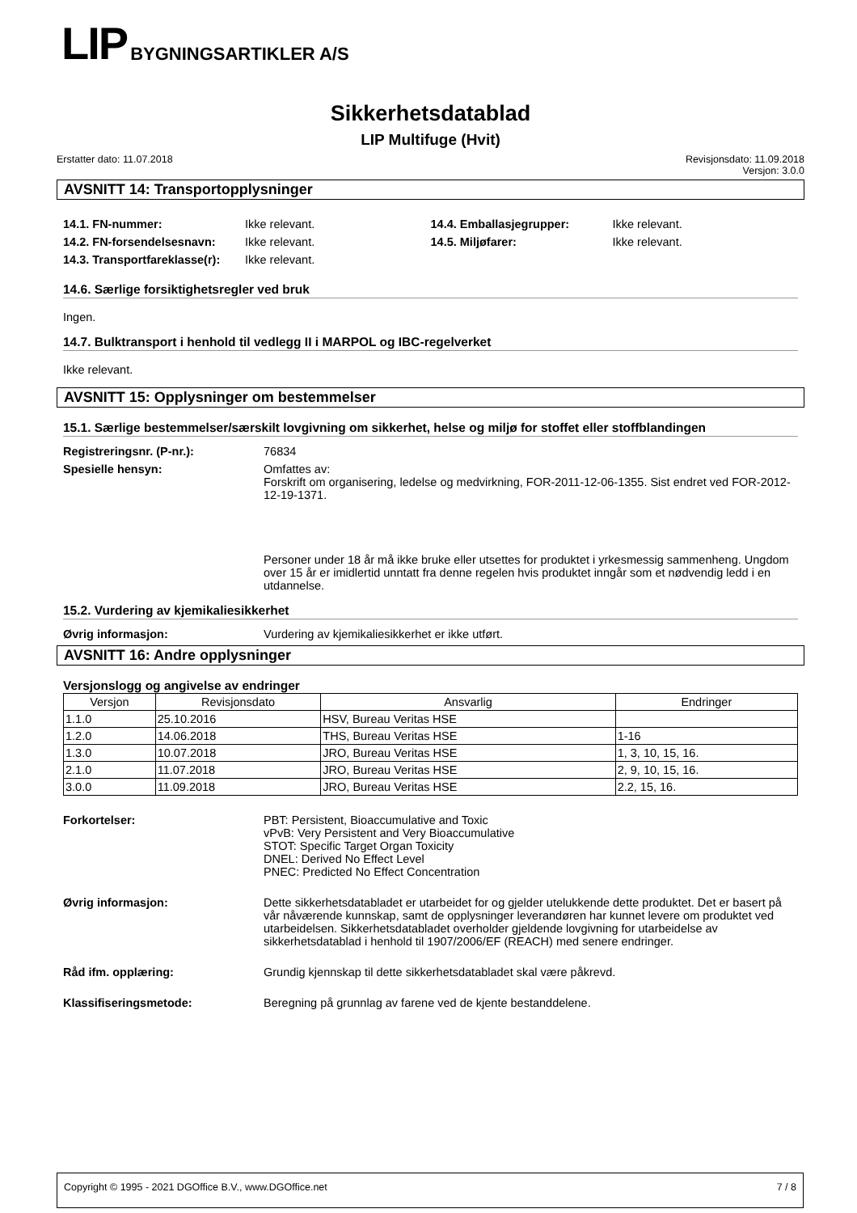LIP BYGNINGSARTIKLER A/S
Sikkerhetsdatablad
LIP Multifuge (Hvit)
Erstatter dato: 11.07.2018 Revisjonsdato: 11.09.2018
Versjon: 3.0.0
AVSNITT 14: Transportopplysninger
14.1. FN-nummer: Ikke relevant.
14.2. FN-forsendelsesnavn: Ikke relevant.
14.3. Transportfareklasse(r): Ikke relevant.
14.4. Emballasjegrupper: Ikke relevant.
14.5. Miljøfarer: Ikke relevant.
14.6. Særlige forsiktighetsregler ved bruk
Ingen.
14.7. Bulktransport i henhold til vedlegg II i MARPOL og IBC-regelverket
Ikke relevant.
AVSNITT 15: Opplysninger om bestemmelser
15.1. Særlige bestemmelser/særskilt lovgivning om sikkerhet, helse og miljø for stoffet eller stoffblandingen
Registreringsnr. (P-nr.): 76834
Spesielle hensyn: Omfattes av:
Forskrift om organisering, ledelse og medvirkning, FOR-2011-12-06-1355. Sist endret ved FOR-2012-12-19-1371.
Personer under 18 år må ikke bruke eller utsettes for produktet i yrkesmessig sammenheng. Ungdom over 15 år er imidlertid unntatt fra denne regelen hvis produktet inngår som et nødvendig ledd i en utdannelse.
15.2. Vurdering av kjemikaliesikkerhet
Øvrig informasjon: Vurdering av kjemikaliesikkerhet er ikke utført.
AVSNITT 16: Andre opplysninger
Versjonslogg og angivelse av endringer
| Versjon | Revisjonsdato | Ansvarlig | Endringer |
| --- | --- | --- | --- |
| 1.1.0 | 25.10.2016 | HSV, Bureau Veritas HSE | |
| 1.2.0 | 14.06.2018 | THS, Bureau Veritas HSE | 1-16 |
| 1.3.0 | 10.07.2018 | JRO, Bureau Veritas HSE | 1, 3, 10, 15, 16. |
| 2.1.0 | 11.07.2018 | JRO, Bureau Veritas HSE | 2, 9, 10, 15, 16. |
| 3.0.0 | 11.09.2018 | JRO, Bureau Veritas HSE | 2.2, 15, 16. |
Forkortelser: PBT: Persistent, Bioaccumulative and Toxic
vPvB: Very Persistent and Very Bioaccumulative
STOT: Specific Target Organ Toxicity
DNEL: Derived No Effect Level
PNEC: Predicted No Effect Concentration
Øvrig informasjon: Dette sikkerhetsdatabladet er utarbeidet for og gjelder utelukkende dette produktet. Det er basert på vår nåværende kunnskap, samt de opplysninger leverandøren har kunnet levere om produktet ved utarbeidelsen. Sikkerhetsdatabladet overholder gjeldende lovgivning for utarbeidelse av sikkerhetsdatablad i henhold til 1907/2006/EF (REACH) med senere endringer.
Råd ifm. opplæring: Grundig kjennskap til dette sikkerhetsdatabladet skal være påkrevd.
Klassifiseringsmetode: Beregning på grunnlag av farene ved de kjente bestanddelene.
Copyright © 1995 - 2021 DGOffice B.V., www.DGOffice.net 7 / 8